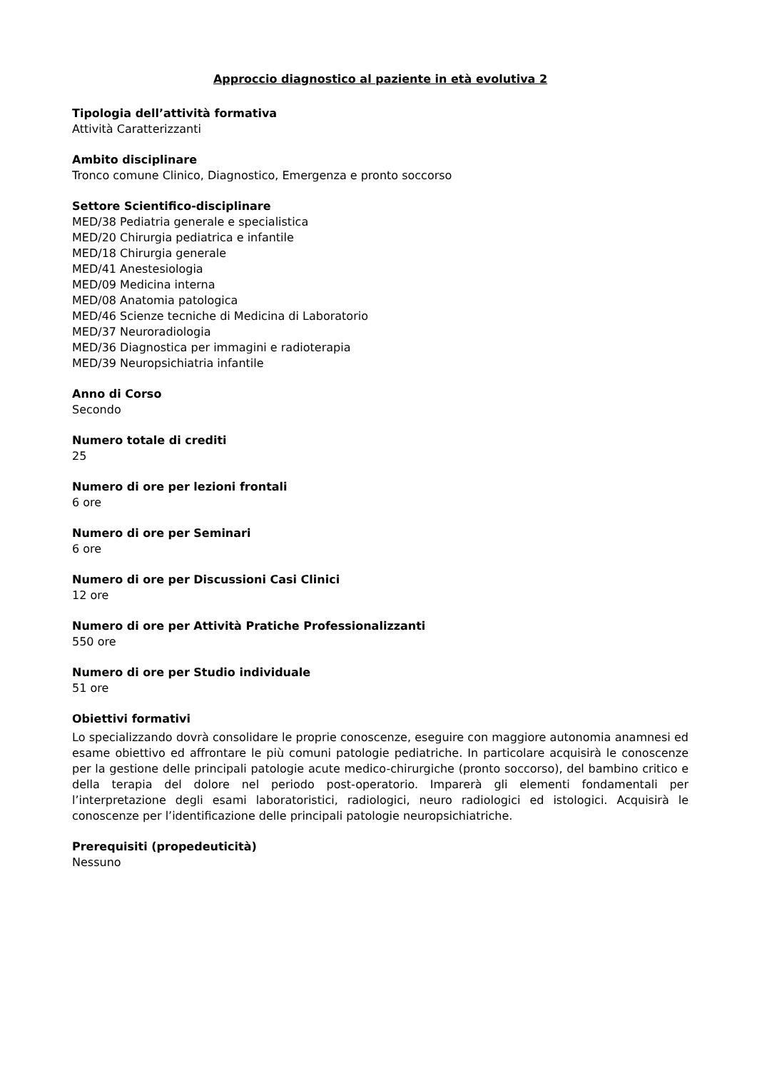Approccio diagnostico al paziente in età evolutiva 2
Tipologia dell’attività formativa
Attività Caratterizzanti
Ambito disciplinare
Tronco comune Clinico, Diagnostico, Emergenza e pronto soccorso
Settore Scientifico-disciplinare
MED/38 Pediatria generale e specialistica
MED/20 Chirurgia pediatrica e infantile
MED/18 Chirurgia generale
MED/41 Anestesiologia
MED/09 Medicina interna
MED/08 Anatomia patologica
MED/46 Scienze tecniche di Medicina di Laboratorio
MED/37 Neuroradiologia
MED/36 Diagnostica per immagini e radioterapia
MED/39 Neuropsichiatria infantile
Anno di Corso
Secondo
Numero totale di crediti
25
Numero di ore per lezioni frontali
6 ore
Numero di ore per Seminari
6 ore
Numero di ore per Discussioni Casi Clinici
12 ore
Numero di ore per Attività Pratiche Professionalizzanti
550 ore
Numero di ore per Studio individuale
51 ore
Obiettivi formativi
Lo specializzando dovrà consolidare le proprie conoscenze, eseguire con maggiore autonomia anamnesi ed esame obiettivo ed affrontare le più comuni patologie pediatriche. In particolare acquisirà le conoscenze per la gestione delle principali patologie acute medico-chirurgiche (pronto soccorso), del bambino critico e della terapia del dolore nel periodo post-operatorio. Imparerà gli elementi fondamentali per l’interpretazione degli esami laboratoristici, radiologici, neuro radiologici ed istologici. Acquisirà le conoscenze per l’identificazione delle principali patologie neuropsichiatriche.
Prerequisiti (propedeuticità)
Nessuno